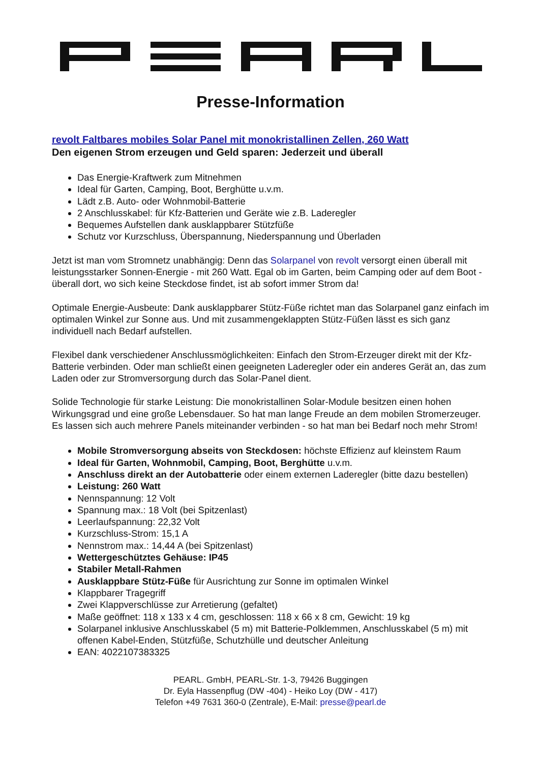Presse-Information
revolt Faltbares mobiles Solar Panel mit monokristallinen Zellen, 260 Watt
Den eigenen Strom erzeugen und Geld sparen: Jederzeit und überall
Das Energie-Kraftwerk zum Mitnehmen
Ideal für Garten, Camping, Boot, Berghütte u.v.m.
Lädt z.B. Auto- oder Wohnmobil-Batterie
2 Anschlusskabel: für Kfz-Batterien und Geräte wie z.B. Laderegler
Bequemes Aufstellen dank ausklappbarer Stützfüße
Schutz vor Kurzschluss, Überspannung, Niederspannung und Überladen
Jetzt ist man vom Stromnetz unabhängig: Denn das Solarpanel von revolt versorgt einen überall mit leistungsstarker Sonnen-Energie - mit 260 Watt. Egal ob im Garten, beim Camping oder auf dem Boot - überall dort, wo sich keine Steckdose findet, ist ab sofort immer Strom da!
Optimale Energie-Ausbeute: Dank ausklappbarer Stütz-Füße richtet man das Solarpanel ganz einfach im optimalen Winkel zur Sonne aus. Und mit zusammengeklappten Stütz-Füßen lässt es sich ganz individuell nach Bedarf aufstellen.
Flexibel dank verschiedener Anschlussmöglichkeiten: Einfach den Strom-Erzeuger direkt mit der Kfz-Batterie verbinden. Oder man schließt einen geeigneten Laderegler oder ein anderes Gerät an, das zum Laden oder zur Stromversorgung durch das Solar-Panel dient.
Solide Technologie für starke Leistung: Die monokristallinen Solar-Module besitzen einen hohen Wirkungsgrad und eine große Lebensdauer. So hat man lange Freude an dem mobilen Stromerzeuger. Es lassen sich auch mehrere Panels miteinander verbinden - so hat man bei Bedarf noch mehr Strom!
Mobile Stromversorgung abseits von Steckdosen: höchste Effizienz auf kleinstem Raum
Ideal für Garten, Wohnmobil, Camping, Boot, Berghütte u.v.m.
Anschluss direkt an der Autobatterie oder einem externen Laderegler (bitte dazu bestellen)
Leistung: 260 Watt
Nennspannung: 12 Volt
Spannung max.: 18 Volt (bei Spitzenlast)
Leerlaufspannung: 22,32 Volt
Kurzschluss-Strom: 15,1 A
Nennstrom max.: 14,44 A (bei Spitzenlast)
Wettergeschütztes Gehäuse: IP45
Stabiler Metall-Rahmen
Ausklappbare Stütz-Füße für Ausrichtung zur Sonne im optimalen Winkel
Klappbarer Tragegriff
Zwei Klappverschlüsse zur Arretierung (gefaltet)
Maße geöffnet: 118 x 133 x 4 cm, geschlossen: 118 x 66 x 8 cm, Gewicht: 19 kg
Solarpanel inklusive Anschlusskabel (5 m) mit Batterie-Polklemmen, Anschlusskabel (5 m) mit offenen Kabel-Enden, Stützfüße, Schutzhülle und deutscher Anleitung
EAN: 4022107383325
PEARL. GmbH, PEARL-Str. 1-3, 79426 Buggingen
Dr. Eyla Hassenpflug (DW -404) - Heiko Loy (DW - 417)
Telefon +49 7631 360-0 (Zentrale), E-Mail: presse@pearl.de